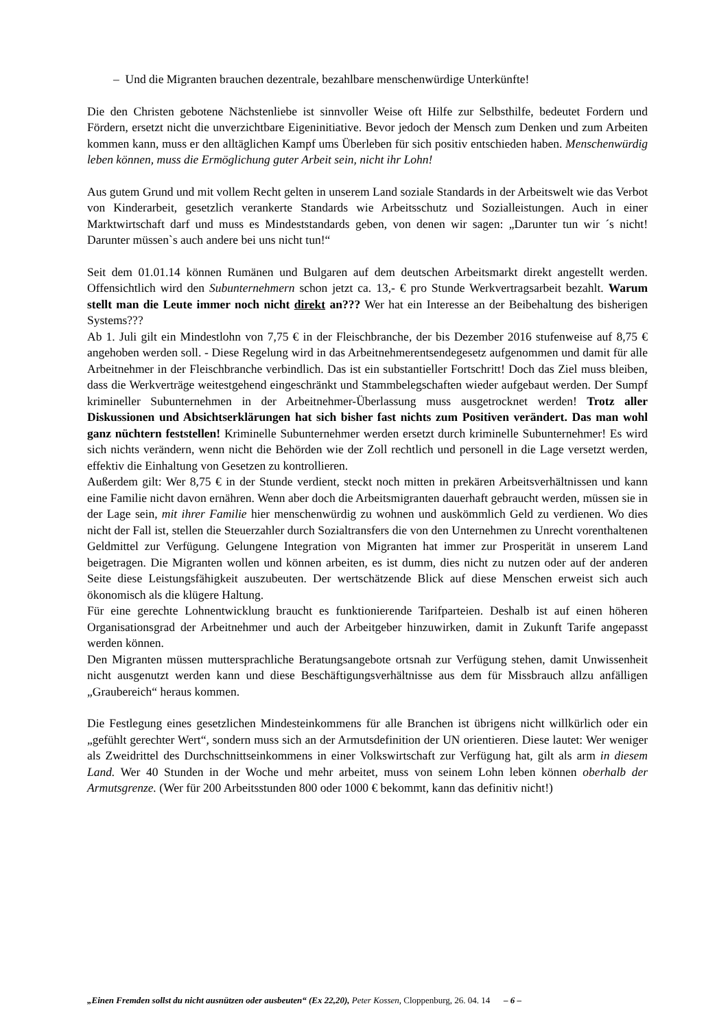– Und die Migranten brauchen dezentrale, bezahlbare menschenwürdige Unterkünfte!
Die den Christen gebotene Nächstenliebe ist sinnvoller Weise oft Hilfe zur Selbsthilfe, bedeutet Fordern und Fördern, ersetzt nicht die unverzichtbare Eigeninitiative. Bevor jedoch der Mensch zum Denken und zum Arbeiten kommen kann, muss er den alltäglichen Kampf ums Überleben für sich positiv entschieden haben. Menschenwürdig leben können, muss die Ermöglichung guter Arbeit sein, nicht ihr Lohn!
Aus gutem Grund und mit vollem Recht gelten in unserem Land soziale Standards in der Arbeitswelt wie das Verbot von Kinderarbeit, gesetzlich verankerte Standards wie Arbeitsschutz und Sozialleistungen. Auch in einer Marktwirtschaft darf und muss es Mindeststandards geben, von denen wir sagen: „Darunter tun wir ´s nicht! Darunter müssen`s auch andere bei uns nicht tun!“
Seit dem 01.01.14 können Rumänen und Bulgaren auf dem deutschen Arbeitsmarkt direkt angestellt werden. Offensichtlich wird den Subunternehmern schon jetzt ca. 13,- € pro Stunde Werkvertragsarbeit bezahlt. Warum stellt man die Leute immer noch nicht direkt an??? Wer hat ein Interesse an der Beibehaltung des bisherigen Systems???
Ab 1. Juli gilt ein Mindestlohn von 7,75 € in der Fleischbranche, der bis Dezember 2016 stufenweise auf 8,75 € angehoben werden soll. - Diese Regelung wird in das Arbeitnehmerentsendegesetz aufgenommen und damit für alle Arbeitnehmer in der Fleischbranche verbindlich. Das ist ein substantieller Fortschritt! Doch das Ziel muss bleiben, dass die Werkverträge weitestgehend eingeschränkt und Stammbelegschaften wieder aufgebaut werden. Der Sumpf krimineller Subunternehmen in der Arbeitnehmer-Überlassung muss ausgetrocknet werden! Trotz aller Diskussionen und Absichtserklärungen hat sich bisher fast nichts zum Positiven verändert. Das man wohl ganz nüchtern feststellen! Kriminelle Subunternehmer werden ersetzt durch kriminelle Subunternehmer! Es wird sich nichts verändern, wenn nicht die Behörden wie der Zoll rechtlich und personell in die Lage versetzt werden, effektiv die Einhaltung von Gesetzen zu kontrollieren.
Außerdem gilt: Wer 8,75 € in der Stunde verdient, steckt noch mitten in prekären Arbeitsverhältnissen und kann eine Familie nicht davon ernähren. Wenn aber doch die Arbeitsmigranten dauerhaft gebraucht werden, müssen sie in der Lage sein, mit ihrer Familie hier menschenwürdig zu wohnen und auskömmlich Geld zu verdienen. Wo dies nicht der Fall ist, stellen die Steuerzahler durch Sozialtransfers die von den Unternehmen zu Unrecht vorenthaltenen Geldmittel zur Verfügung. Gelungene Integration von Migranten hat immer zur Prosperität in unserem Land beigetragen. Die Migranten wollen und können arbeiten, es ist dumm, dies nicht zu nutzen oder auf der anderen Seite diese Leistungsfähigkeit auszubeuten. Der wertschätzende Blick auf diese Menschen erweist sich auch ökonomisch als die klügere Haltung.
Für eine gerechte Lohnentwicklung braucht es funktionierende Tarifparteien. Deshalb ist auf einen höheren Organisationsgrad der Arbeitnehmer und auch der Arbeitgeber hinzuwirken, damit in Zukunft Tarife angepasst werden können.
Den Migranten müssen muttersprachliche Beratungsangebote ortsnah zur Verfügung stehen, damit Unwissenheit nicht ausgenutzt werden kann und diese Beschäftigungsverhältnisse aus dem für Missbrauch allzu anfälligen „Graubereich“ heraus kommen.
Die Festlegung eines gesetzlichen Mindesteinkommens für alle Branchen ist übrigens nicht willkürlich oder ein „gefühlt gerechter Wert“, sondern muss sich an der Armutsdefinition der UN orientieren. Diese lautet: Wer weniger als Zweidrittel des Durchschnittseinkommens in einer Volkswirtschaft zur Verfügung hat, gilt als arm in diesem Land. Wer 40 Stunden in der Woche und mehr arbeitet, muss von seinem Lohn leben können oberhalb der Armutsgrenze. (Wer für 200 Arbeitsstunden 800 oder 1000 € bekommt, kann das definitiv nicht!)
„Einen Fremden sollst du nicht ausnützen oder ausbeuten“ (Ex 22,20), Peter Kossen, Cloppenburg, 26. 04. 14 – 6 –